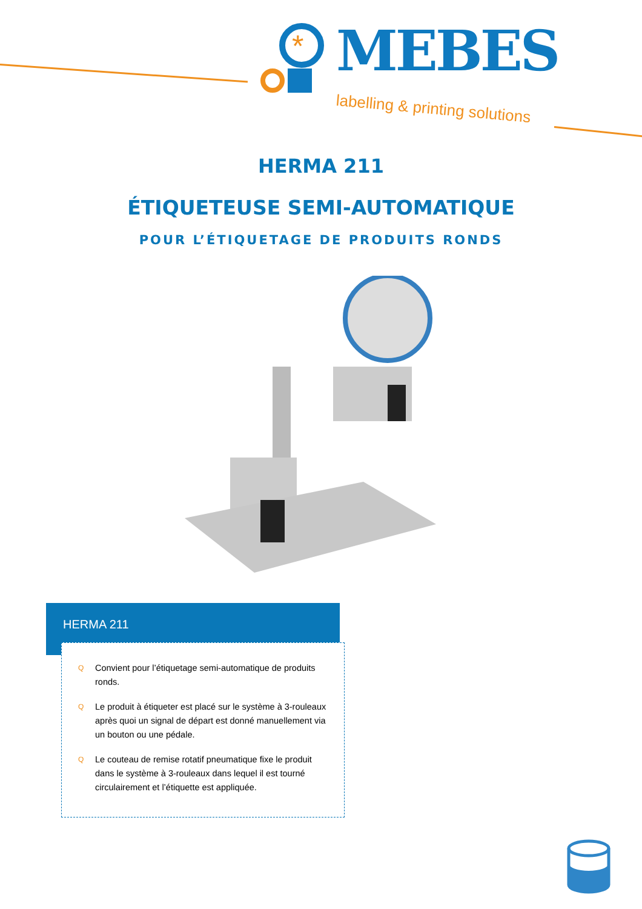*
MEBES
labelling & printing solutions
HERMA 211
ÉTIQUETEUSE SEMI-AUTOMATIQUE
POUR L’ÉTIQUETAGE DE PRODUITS RONDS
HERMA 211
Q Convient pour l’étiquetage semi-automatique de produits ronds.
Q Le produit à étiqueter est placé sur le système à 3-rouleaux après quoi un signal de départ est donné manuellement via un bouton ou une pédale.
Q Le couteau de remise rotatif pneumatique fixe le produit dans le système à 3-rouleaux dans lequel il est tourné circulairement et l’étiquette est appliquée.